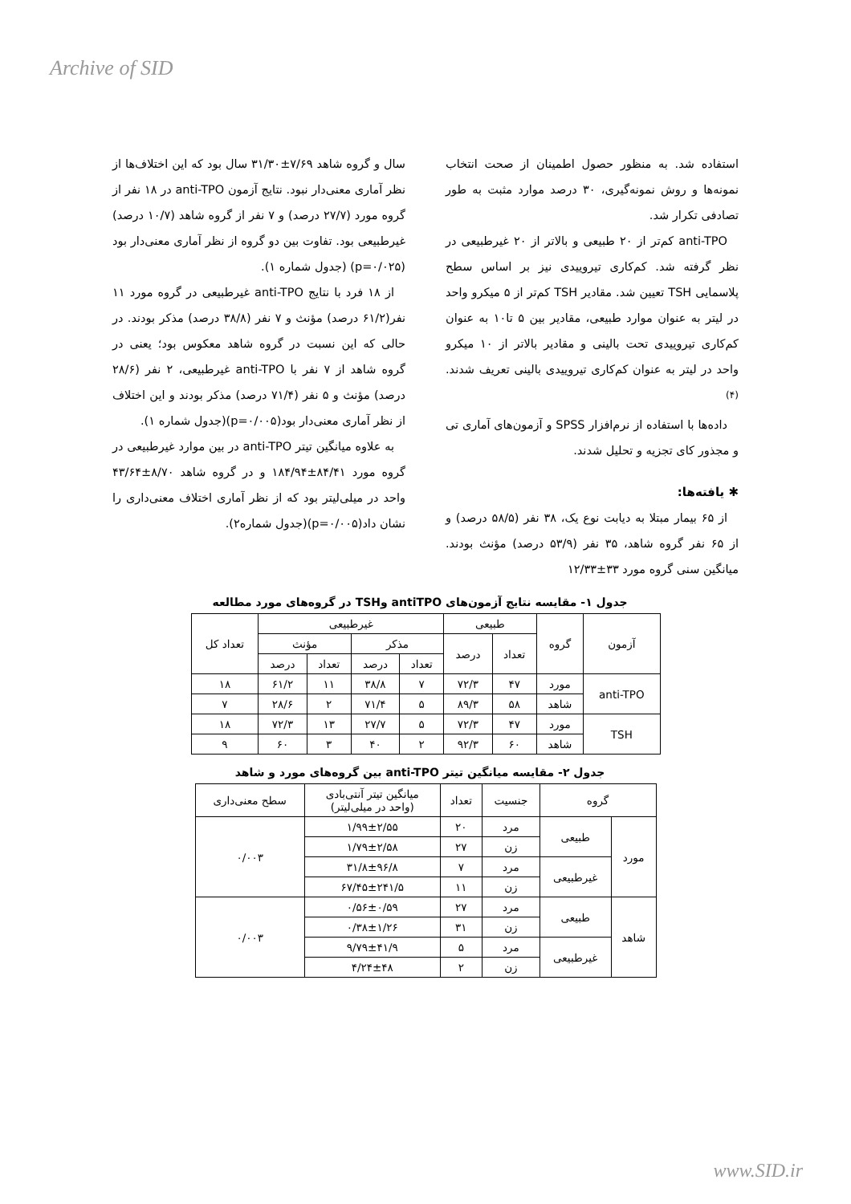Archive of SID
استفاده شد. به منظور حصول اطمینان از صحت انتخاب نمونه‌ها و روش نمونه‌گیری، ۳۰ درصد موارد مثبت به طور تصادفی تکرار شد.
anti-TPO کم‌تر از ۲۰ طبیعی و بالاتر از ۲۰ غیرطبیعی در نظر گرفته شد. کم‌کاری تیروییدی نیز بر اساس سطح پلاسمایی TSH تعیین شد. مقادیر TSH کم‌تر از ۵ میکرو واحد در لیتر به عنوان موارد طبیعی، مقادیر بین ۵ تا۱۰ به عنوان کم‌کاری تیروییدی تحت بالینی و مقادیر بالاتر از ۱۰ میکرو واحد در لیتر به عنوان کم‌کاری تیروییدی بالینی تعریف شدند.<sup>(۴)</sup>
داده‌ها با استفاده از نرم‌افزار SPSS و آزمون‌های آماری تی و مجذور کای تجزیه و تحلیل شدند.
✱ یافته‌ها:
از ۶۵ بیمار مبتلا به دیابت نوع یک، ۳۸ نفر (۵۸/۵ درصد) و از ۶۵ نفر گروه شاهد، ۳۵ نفر (۵۳/۹ درصد) مؤنث بودند. میانگین سنی گروه مورد ۳۳±۱۲/۳۳
سال و گروه شاهد ۷/۶۹±۳۱/۳۰ سال بود که این اختلاف‌ها از نظر آماری معنی‌دار نبود. نتایج آزمون anti-TPO در ۱۸ نفر از گروه مورد (۲۷/۷ درصد) و ۷ نفر از گروه شاهد (۱۰/۷ درصد) غیرطبیعی بود. تفاوت بین دو گروه از نظر آماری معنی‌دار بود (p=۰/۰۲۵) (جدول شماره ۱).
از ۱۸ فرد با نتایج anti-TPO غیرطبیعی در گروه مورد ۱۱ نفر(۶۱/۲ درصد) مؤنث و ۷ نفر (۳۸/۸ درصد) مذکر بودند. در حالی که این نسبت در گروه شاهد معکوس بود؛ یعنی در گروه شاهد از ۷ نفر با anti-TPO غیرطبیعی، ۲ نفر (۲۸/۶ درصد) مؤنث و ۵ نفر (۷۱/۴ درصد) مذکر بودند و این اختلاف از نظر آماری معنی‌دار بود(p=۰/۰۰۵)(جدول شماره ۱).
به علاوه میانگین تیتر anti-TPO در بین موارد غیرطبیعی در گروه مورد ۸۴/۴۱±۱۸۴/۹۴ و در گروه شاهد ۸/۷۰±۴۳/۶۴ واحد در میلی‌لیتر بود که از نظر آماری اختلاف معنی‌داری را نشان داد(p=۰/۰۰۵)(جدول شماره۲).
جدول ۱- مقایسه نتایج آزمون‌های antiTPO وTSH در گروه‌های مورد مطالعه
| آزمون | گروه | طبیعی | | غیرطبیعی | | | | تعداد کل |
| --- | --- | --- | --- | --- | --- | --- | --- | --- |
| | | تعداد | درصد | مذکر | | مؤنث | | |
| | | | | تعداد | درصد | تعداد | درصد | |
| anti-TPO | مورد | ۴۷ | ۷۲/۳ | ۷ | ۳۸/۸ | ۱۱ | ۶۱/۲ | ۱۸ |
| | شاهد | ۵۸ | ۸۹/۳ | ۵ | ۷۱/۴ | ۲ | ۲۸/۶ | ۷ |
| TSH | مورد | ۴۷ | ۷۲/۳ | ۵ | ۲۷/۷ | ۱۳ | ۷۲/۳ | ۱۸ |
| | شاهد | ۶۰ | ۹۲/۳ | ۲ | ۴۰ | ۳ | ۶۰ | ۹ |
جدول ۲- مقایسه میانگین تیتر anti-TPO بین گروه‌های مورد و شاهد
| گروه | | جنسیت | تعداد | میانگین تیتر آنتی‌بادی (واحد در میلی‌لیتر) | سطح معنی‌داری |
| --- | --- | --- | --- | --- | --- |
| مورد | طبیعی | مرد | ۲۰ | ۱/۹۹±۲/۵۵ | ۰/۰۰۳ |
| | | زن | ۲۷ | ۱/۷۹±۲/۵۸ | |
| | غیرطبیعی | مرد | ۷ | ۳۱/۸±۹۶/۸ | |
| | | زن | ۱۱ | ۶۷/۴۵±۲۴۱/۵ | |
| شاهد | طبیعی | مرد | ۲۷ | ۰/۵۶±۰/۵۹ | ۰/۰۰۳ |
| | | زن | ۳۱ | ۰/۳۸±۱/۲۶ | |
| | غیرطبیعی | مرد | ۵ | ۹/۷۹±۴۱/۹ | |
| | | زن | ۲ | ۴/۲۴±۴۸ | |
www.SID.ir